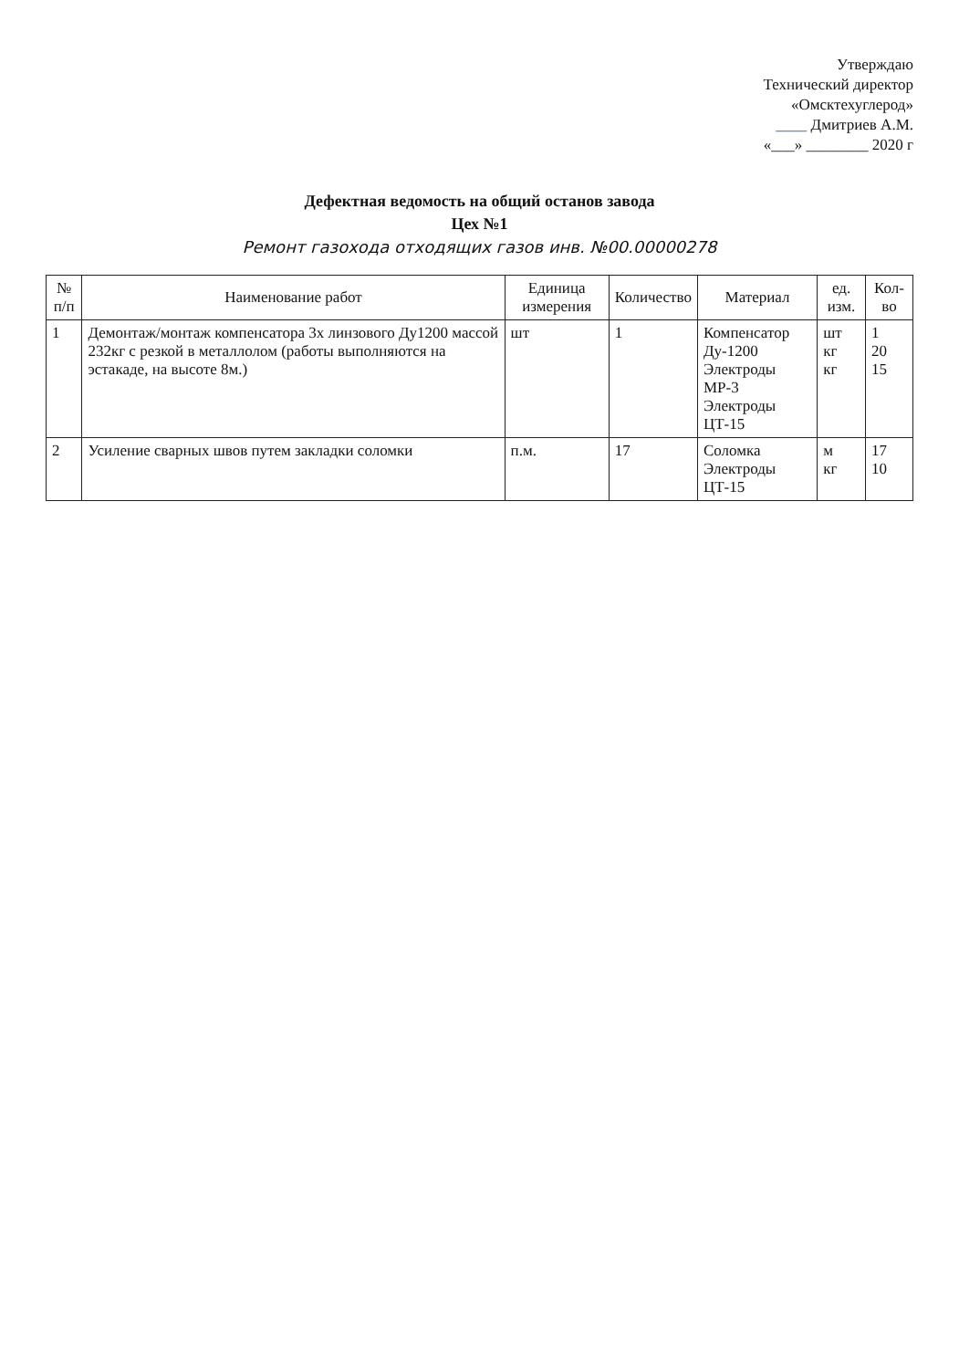Утверждаю
Технический директор
«Омсктехуглерод»
____ Дмитриев А.М.
«___» ________ 2020 г
Дефектная ведомость на общий останов завода
Цех №1
Ремонт газохода отходящих газов инв. №00.00000278
| № п/п | Наименование работ | Единица измерения | Количество | Материал | ед. изм. | Кол-во |
| --- | --- | --- | --- | --- | --- | --- |
| 1 | Демонтаж/монтаж компенсатора 3х линзового Ду1200 массой 232кг с резкой в металлолом (работы выполняются на эстакаде, на высоте 8м.) | шт | 1 | Компенсатор Ду-1200 Электроды МР-3 Электроды ЦТ-15 | шт кг кг | 1 20 15 |
| 2 | Усиление сварных швов путем закладки соломки | п.м. | 17 | Соломка Электроды ЦТ-15 | м кг | 17 10 |